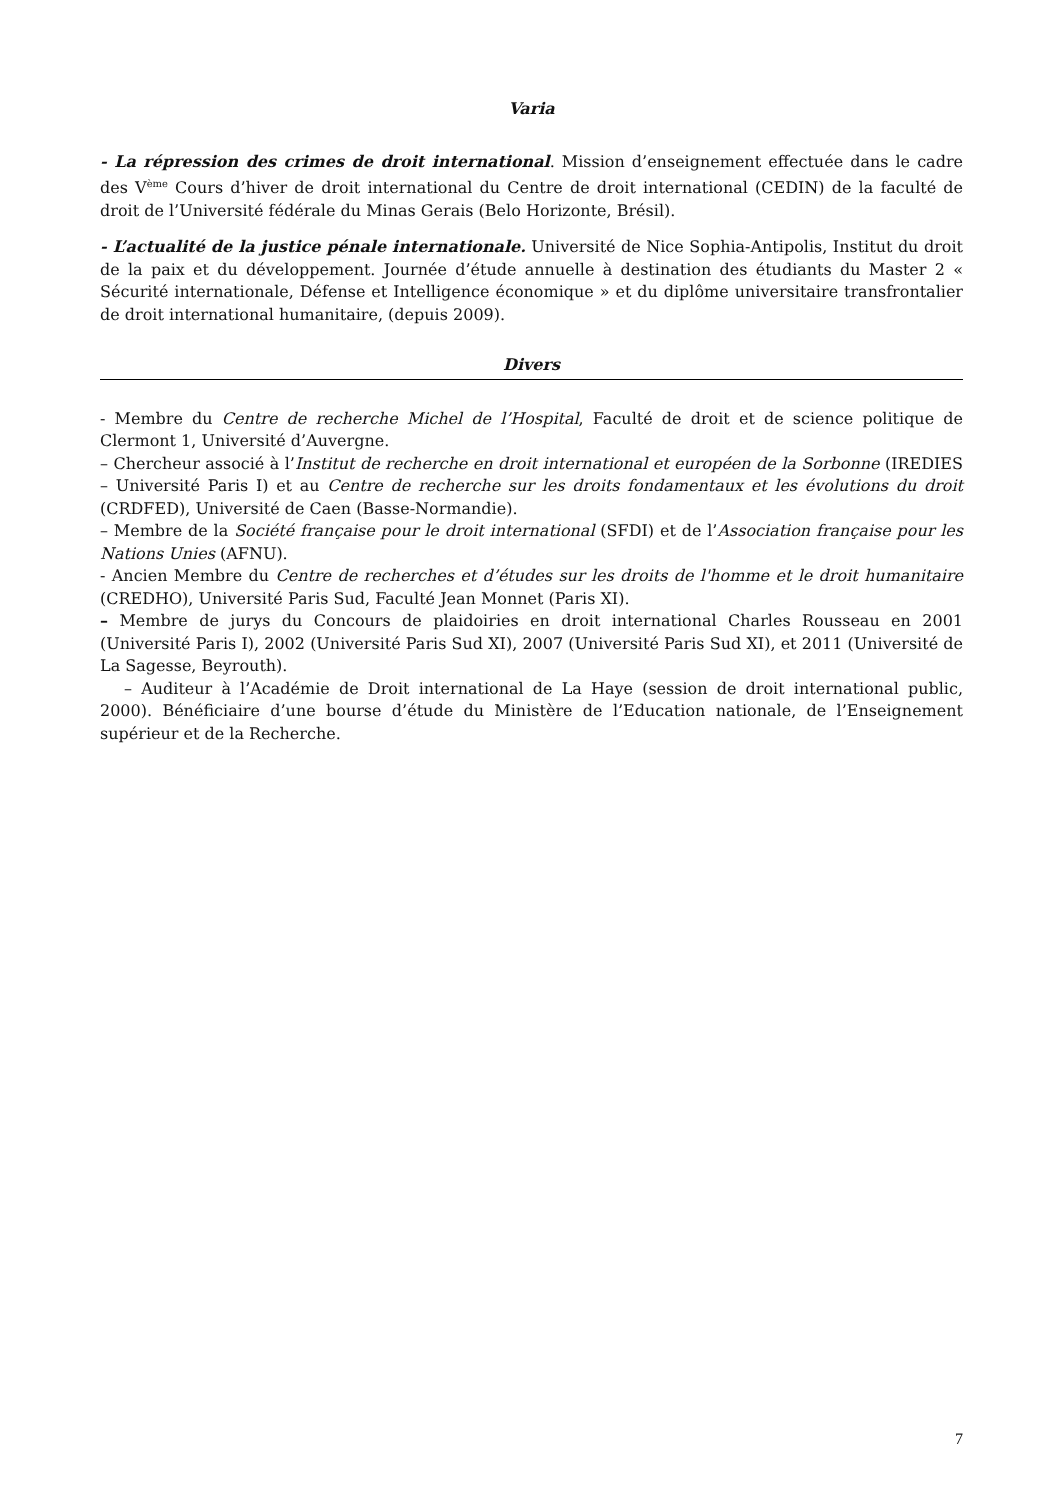Varia
- La répression des crimes de droit international. Mission d’enseignement effectuée dans le cadre des V<sup>ème</sup> Cours d’hiver de droit international du Centre de droit international (CEDIN) de la faculté de droit de l’Université fédérale du Minas Gerais (Belo Horizonte, Brésil).
- L’actualité de la justice pénale internationale. Université de Nice Sophia-Antipolis, Institut du droit de la paix et du développement. Journée d’étude annuelle à destination des étudiants du Master 2 « Sécurité internationale, Défense et Intelligence économique » et du diplôme universitaire transfrontalier de droit international humanitaire, (depuis 2009).
Divers
- Membre du Centre de recherche Michel de l’Hospital, Faculté de droit et de science politique de Clermont 1, Université d’Auvergne.
– Chercheur associé à l’Institut de recherche en droit international et européen de la Sorbonne (IREDIES – Université Paris I) et au Centre de recherche sur les droits fondamentaux et les évolutions du droit (CRDFED), Université de Caen (Basse-Normandie).
– Membre de la Société française pour le droit international (SFDI) et de l’Association française pour les Nations Unies (AFNU).
- Ancien Membre du Centre de recherches et d’études sur les droits de l'homme et le droit humanitaire (CREDHO), Université Paris Sud, Faculté Jean Monnet (Paris XI).
– Membre de jurys du Concours de plaidoiries en droit international Charles Rousseau en 2001 (Université Paris I), 2002 (Université Paris Sud XI), 2007 (Université Paris Sud XI), et 2011 (Université de La Sagesse, Beyrouth).
– Auditeur à l’Académie de Droit international de La Haye (session de droit international public, 2000). Bénéficiaire d’une bourse d’étude du Ministère de l’Education nationale, de l’Enseignement supérieur et de la Recherche.
7